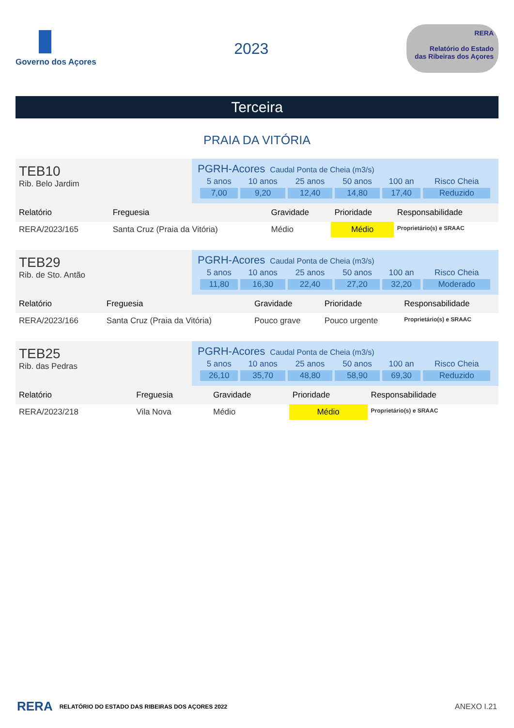Governo dos Açores
2023
RERA
Relatório do Estado
das Ribeiras dos Açores
Terceira
PRAIA DA VITÓRIA
| TEB10 Rib. Belo Jardim | PGRH-Acores Caudal Ponta de Cheia (m3/s) / 5 anos / 10 anos / 25 anos / 50 anos / 100 an / Risco Cheia / / 7,00 / 9,20 / 12,40 / 14,80 / 17,40 / Reduzido / |
| Relatório | Freguesia | Gravidade | Prioridade | Responsabilidade |
| --- | --- | --- | --- | --- |
| RERA/2023/165 | Santa Cruz (Praia da Vitória) | Médio | Médio | Proprietário(s) e SRAAC |
| TEB29 Rib. de Sto. Antão | PGRH-Acores Caudal Ponta de Cheia (m3/s) / 5 anos / 10 anos / 25 anos / 50 anos / 100 an / Risco Cheia / / 11,80 / 16,30 / 22,40 / 27,20 / 32,20 / Moderado / |
| Relatório | Freguesia | Gravidade | Prioridade | Responsabilidade |
| --- | --- | --- | --- | --- |
| RERA/2023/166 | Santa Cruz (Praia da Vitória) | Pouco grave | Pouco urgente | Proprietário(s) e SRAAC |
| TEB25 Rib. das Pedras | PGRH-Acores Caudal Ponta de Cheia (m3/s) / 5 anos / 10 anos / 25 anos / 50 anos / 100 an / Risco Cheia / / 26,10 / 35,70 / 48,80 / 58,90 / 69,30 / Reduzido / |
| Relatório | Freguesia | Gravidade | Prioridade | Responsabilidade |
| --- | --- | --- | --- | --- |
| RERA/2023/218 | Vila Nova | Médio | Médio | Proprietário(s) e SRAAC |
RERA RELATÓRIO DO ESTADO DAS RIBEIRAS DOS AÇORES 2022 ANEXO I.21